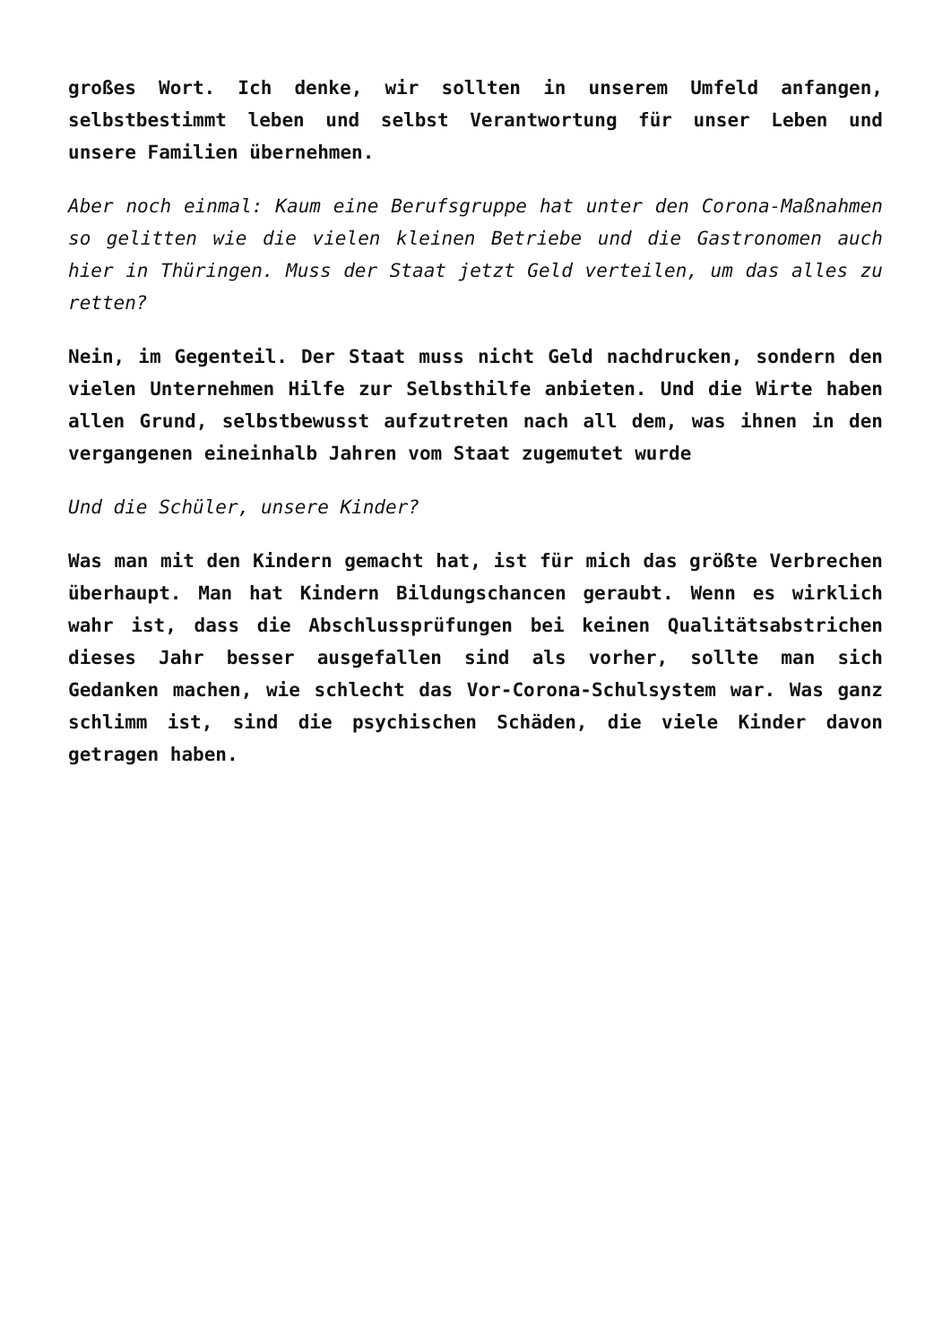großes Wort. Ich denke, wir sollten in unserem Umfeld anfangen, selbstbestimmt leben und selbst Verantwortung für unser Leben und unsere Familien übernehmen.
Aber noch einmal: Kaum eine Berufsgruppe hat unter den Corona-Maßnahmen so gelitten wie die vielen kleinen Betriebe und die Gastronomen auch hier in Thüringen. Muss der Staat jetzt Geld verteilen, um das alles zu retten?
Nein, im Gegenteil. Der Staat muss nicht Geld nachdrucken, sondern den vielen Unternehmen Hilfe zur Selbsthilfe anbieten. Und die Wirte haben allen Grund, selbstbewusst aufzutreten nach all dem, was ihnen in den vergangenen eineinhalb Jahren vom Staat zugemutet wurde
Und die Schüler, unsere Kinder?
Was man mit den Kindern gemacht hat, ist für mich das größte Verbrechen überhaupt. Man hat Kindern Bildungschancen geraubt. Wenn es wirklich wahr ist, dass die Abschlussprüfungen bei keinen Qualitätsabstrichen dieses Jahr besser ausgefallen sind als vorher, sollte man sich Gedanken machen, wie schlecht das Vor-Corona-Schulsystem war. Was ganz schlimm ist, sind die psychischen Schäden, die viele Kinder davon getragen haben.